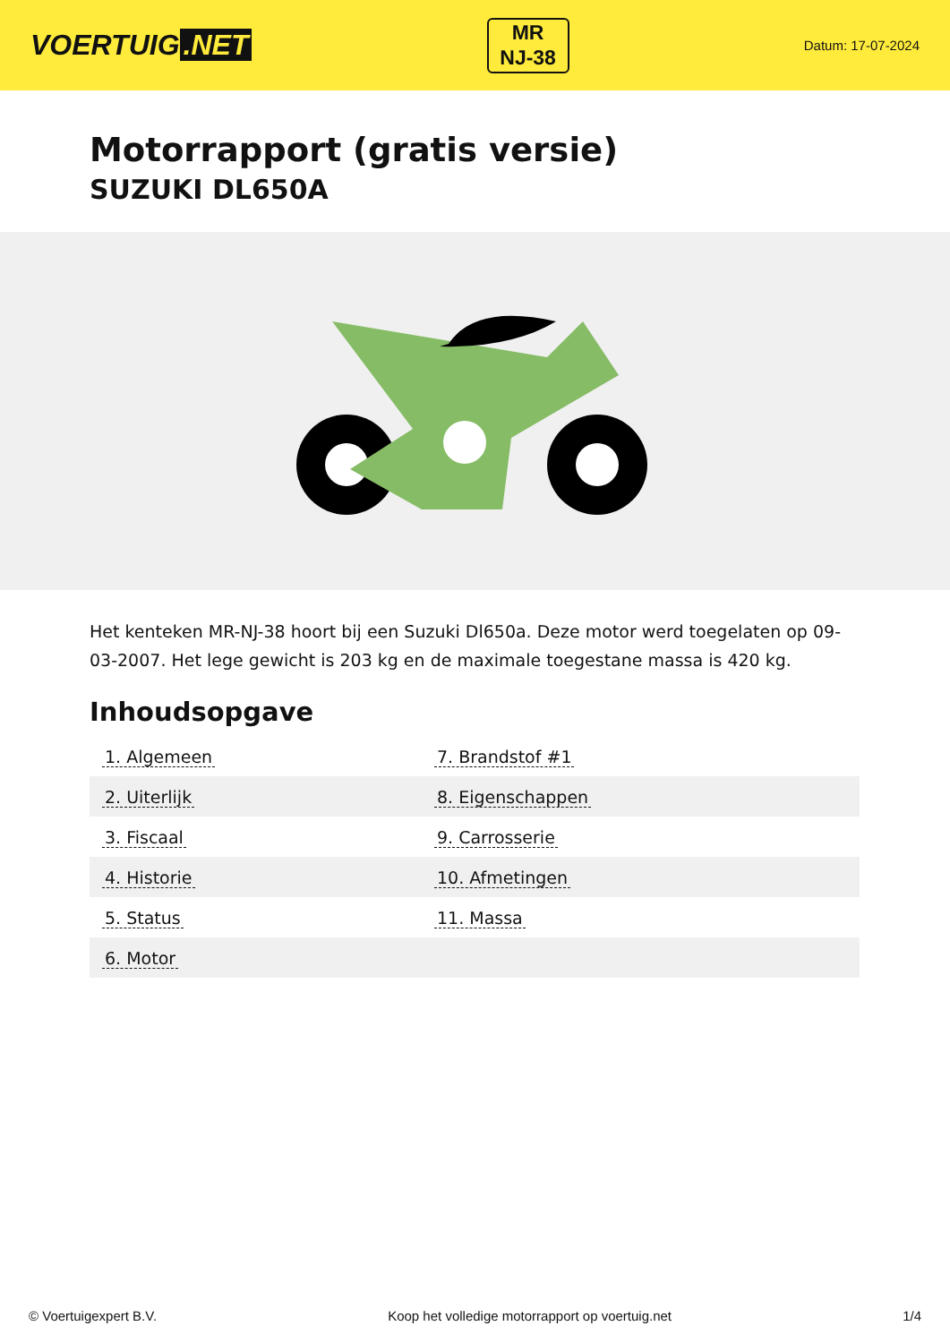VOERTUIG.NET
MR
NJ-38
Datum: 17-07-2024
Motorrapport (gratis versie)
SUZUKI DL650A
Het kenteken MR-NJ-38 hoort bij een Suzuki Dl650a. Deze motor werd toegelaten op 09-03-2007. Het lege gewicht is 203 kg en de maximale toegestane massa is 420 kg.
Inhoudsopgave
| 1. Algemeen | 7. Brandstof #1 |
| 2. Uiterlijk | 8. Eigenschappen |
| 3. Fiscaal | 9. Carrosserie |
| 4. Historie | 10. Afmetingen |
| 5. Status | 11. Massa |
| 6. Motor | |
© Voertuigexpert B.V. Koop het volledige motorrapport op voertuig.net 1/4